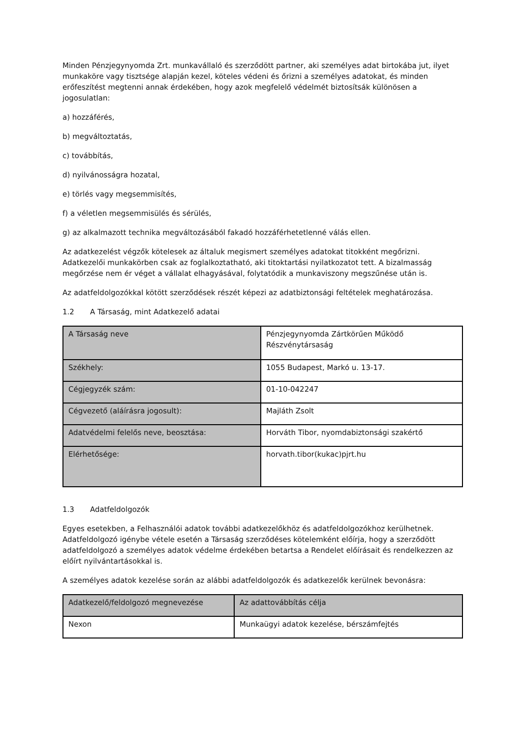Minden Pénzjegynyomda Zrt. munkavállaló és szerződött partner, aki személyes adat birtokába jut, ilyet munkaköre vagy tisztsége alapján kezel, köteles védeni és őrizni a személyes adatokat, és minden erőfeszítést megtenni annak érdekében, hogy azok megfelelő védelmét biztosítsák különösen a jogosulatlan:
a) hozzáférés,
b) megváltoztatás,
c) továbbítás,
d) nyilvánosságra hozatal,
e) törlés vagy megsemmisítés,
f) a véletlen megsemmisülés és sérülés,
g) az alkalmazott technika megváltozásából fakadó hozzáférhetetlenné válás ellen.
Az adatkezelést végzők kötelesek az általuk megismert személyes adatokat titokként megőrizni. Adatkezelői munkakörben csak az foglalkoztatható, aki titoktartási nyilatkozatot tett. A bizalmasság megőrzése nem ér véget a vállalat elhagyásával, folytatódik a munkaviszony megszűnése után is.
Az adatfeldolgozókkal kötött szerződések részét képezi az adatbiztonsági feltételek meghatározása.
1.2 A Társaság, mint Adatkezelő adatai
| A Társaság neve | Pénzjegynyomda Zártkörűen Működő Részvénytársaság |
| Székhely: | 1055 Budapest, Markó u. 13-17. |
| Cégjegyzék szám: | 01-10-042247 |
| Cégvezető (aláírásra jogosult): | Majláth Zsolt |
| Adatvédelmi felelős neve, beosztása: | Horváth Tibor, nyomdabiztonsági szakértő |
| Elérhetősége: | horvath.tibor(kukac)pjrt.hu |
1.3 Adatfeldolgozók
Egyes esetekben, a Felhasználói adatok további adatkezelőkhöz és adatfeldolgozókhoz kerülhetnek. Adatfeldolgozó igénybe vétele esetén a Társaság szerződéses kötelemként előírja, hogy a szerződött adatfeldolgozó a személyes adatok védelme érdekében betartsa a Rendelet előírásait és rendelkezzen az előírt nyilvántartásokkal is.
A személyes adatok kezelése során az alábbi adatfeldolgozók és adatkezelők kerülnek bevonásra:
| Adatkezelő/feldolgozó megnevezése | Az adattovábbítás célja |
| Nexon | Munkaügyi adatok kezelése, bérszámfejtés |